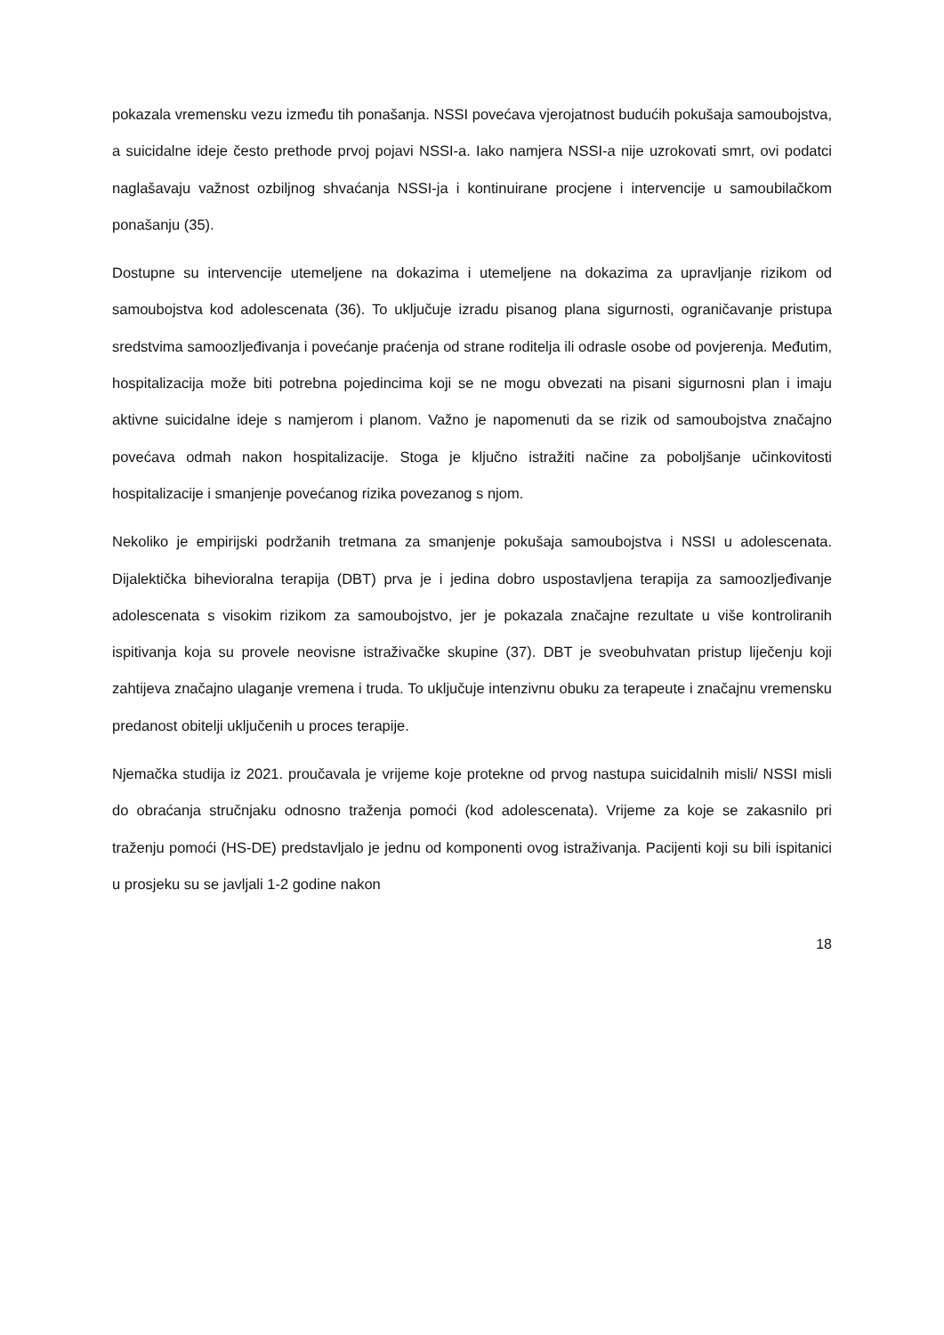pokazala vremensku vezu između tih ponašanja. NSSI povećava vjerojatnost budućih pokušaja samoubojstva, a suicidalne ideje često prethode prvoj pojavi NSSI-a. Iako namjera NSSI-a nije uzrokovati smrt, ovi podatci naglašavaju važnost ozbiljnog shvaćanja NSSI-ja i kontinuirane procjene i intervencije u samoubilačkom ponašanju (35).
Dostupne su intervencije utemeljene na dokazima i utemeljene na dokazima za upravljanje rizikom od samoubojstva kod adolescenata (36). To uključuje izradu pisanog plana sigurnosti, ograničavanje pristupa sredstvima samoozljeđivanja i povećanje praćenja od strane roditelja ili odrasle osobe od povjerenja. Međutim, hospitalizacija može biti potrebna pojedincima koji se ne mogu obvezati na pisani sigurnosni plan i imaju aktivne suicidalne ideje s namjerom i planom. Važno je napomenuti da se rizik od samoubojstva značajno povećava odmah nakon hospitalizacije. Stoga je ključno istražiti načine za poboljšanje učinkovitosti hospitalizacije i smanjenje povećanog rizika povezanog s njom.
Nekoliko je empirijski podržanih tretmana za smanjenje pokušaja samoubojstva i NSSI u adolescenata. Dijalektička bihevioralna terapija (DBT) prva je i jedina dobro uspostavljena terapija za samoozljeđivanje adolescenata s visokim rizikom za samoubojstvo, jer je pokazala značajne rezultate u više kontroliranih ispitivanja koja su provele neovisne istraživačke skupine (37). DBT je sveobuhvatan pristup liječenju koji zahtijeva značajno ulaganje vremena i truda. To uključuje intenzivnu obuku za terapeute i značajnu vremensku predanost obitelji uključenih u proces terapije.
Njemačka studija iz 2021. proučavala je vrijeme koje protekne od prvog nastupa suicidalnih misli/ NSSI misli do obraćanja stručnjaku odnosno traženja pomoći (kod adolescenata). Vrijeme za koje se zakasnilo pri traženju pomoći (HS-DE) predstavljalo je jednu od komponenti ovog istraživanja. Pacijenti koji su bili ispitanici u prosjeku su se javljali 1-2 godine nakon
18